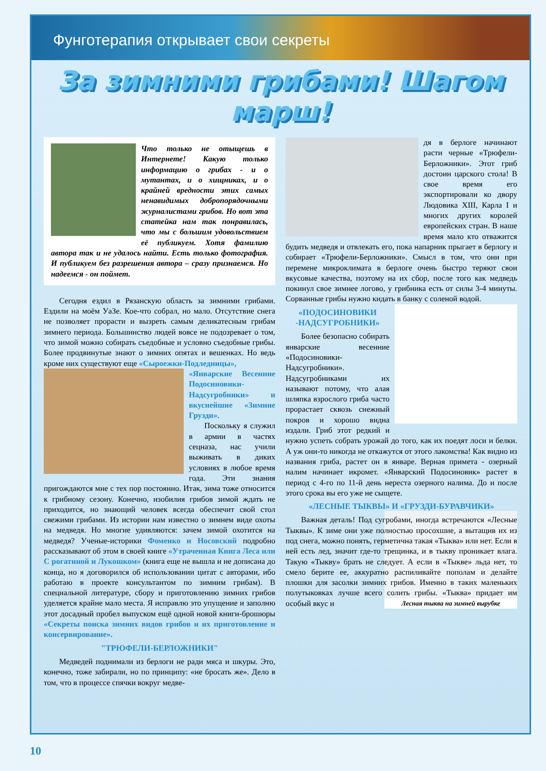Фунготерапия открывает свои секреты
За зимними грибами! Шагом марш!
Что только не отыщешь в Интернете! Какую только информацию о грибах - и о мутантах, и о хищниках, и о крайней вредности этих самых ненавидимых добропорядочными журналистами грибов. Но вот эта статейка нам так понравилась, что мы с большим удовольствием её публикуем. Хотя фамилию автора так и не удалось найти. Есть только фотография. И публикуем без разрешения автора – сразу признаемся. Но надеемся - он поймет.
Сегодня ездил в Рязанскую область за зимними грибами. Ездили на моём УаЗе. Кое-что собрал, но мало. Отсутствие снега не позволяет прорасти и вызреть самым деликатесным грибам зимнего периода. Большинство людей вовсе не подозревает о том, что зимой можно собирать съедобные и условно съедобные грибы. Более продвинутые знают о зимних опятах и вешенках. Но ведь кроме них существуют еще «Сыроежки-Подледницы»,
«Январские Весенние Подосиновики-Надсугробники» и вкуснейшие «Зимние Грузди».
Поскольку я служил в армии в частях сецназа, нас учили выживать в диких условиях в любое время года. Эти знания пригождаются мне с тех пор постоянно. Итак, зима тоже относится к грибному сезону. Конечно, изобилия грибов зимой ждать не приходится, но знающий человек всегда обеспечит свой стол свежими грибами. Из истории нам известно о зимнем виде охоты на медведя. Но многие удивляются: зачем зимой охотится на медведя? Ученые-историки Фоменко и Носовский подробно рассказывают об этом в своей книге «Утраченная Книга Леса или С рогатиной и Лукошком» (книга еще не вышла и не дописана до конца, но я договорился об использовании цитат с авторами, ибо работаю в проекте консультантом по зимним грибам). В специальной литературе, сбору и приготовлению зимних грибов уделяется крайне мало места. Я исправлю это упущение и заполню этот досадный пробел выпуском ещё одной новой книги-брошюры «Секреты поиска зимних видов грибов и их приготовление и консервирование».
"ТРЮФЕЛИ-БЕРЛОЖНИКИ"
Медведей поднимали из берлоги не ради мяса и шкуры. Это, конечно, тоже забирали, но по принципу: «не бросать же». Дело в том, что в процессе спячки вокруг медве-
дя в берлоге начинают расти черные «Трюфели-Берложники». Этот гриб достоин царского стола! В свое время его экспортировали ко двору Людовика XIII, Карла I и многих других королей европейских стран. В наше время мало кто отважится будить медведя и отвлекать его, пока напарник прыгает в берлогу и собирает «Трюфели-Берложники». Смысл в том, что они при перемене микроклимата в берлоге очень быстро теряют свои вкусовые качества, поэтому на их сбор, после того как медведь покинул свое зимнее логово, у грибника есть от силы 3-4 минуты. Сорванные грибы нужно кидать в банку с соленой водой.
«ПОДОСИНОВИКИ -НАДСУГРОБНИКИ»
Более безопасно собирать январские весенние «Подосиновики-Надсугробники». Надсугробниками их называют потому, что алая шляпка взрослого гриба часто прорастает сквозь снежный покров и хорошо видна издали. Гриб этот редкий и нужно успеть собрать урожай до того, как их поедят лоси и белки. А уж они-то никогда не откажутся от этого лакомства! Как видно из названия гриба, растет он в январе. Верная примета - озерный налим начинает икромет. «Январский Подосиновик» растет в период с 4-го по 11-й день нереста озерного налима. До и после этого срока вы его уже не сыщете.
«ЛЕСНЫЕ ТЫКВЫ» И «ГРУЗДИ-БУРАВЧИКИ»
Важная деталь! Под сугробами, иногда встречаются «Лесные Тыквы». К зиме они уже полностью просохшие, а вытащив их из под снега, можно понять, герметична такая «Тыква» или нет. Если в ней есть лед, значит где-то трещинка, и в тыкву проникает влага. Такую «Тыкву» брать не следует. А если в «Тыкве» льда нет, то смело берите ее, аккуратно распиливайте пополам и делайте плошки для засолки зимних грибов. Именно в таких маленьких полутыковках лучше всего солить грибы. «Тыква» придает им особый вкус и
Лесная тыква на зимней вырубке
10